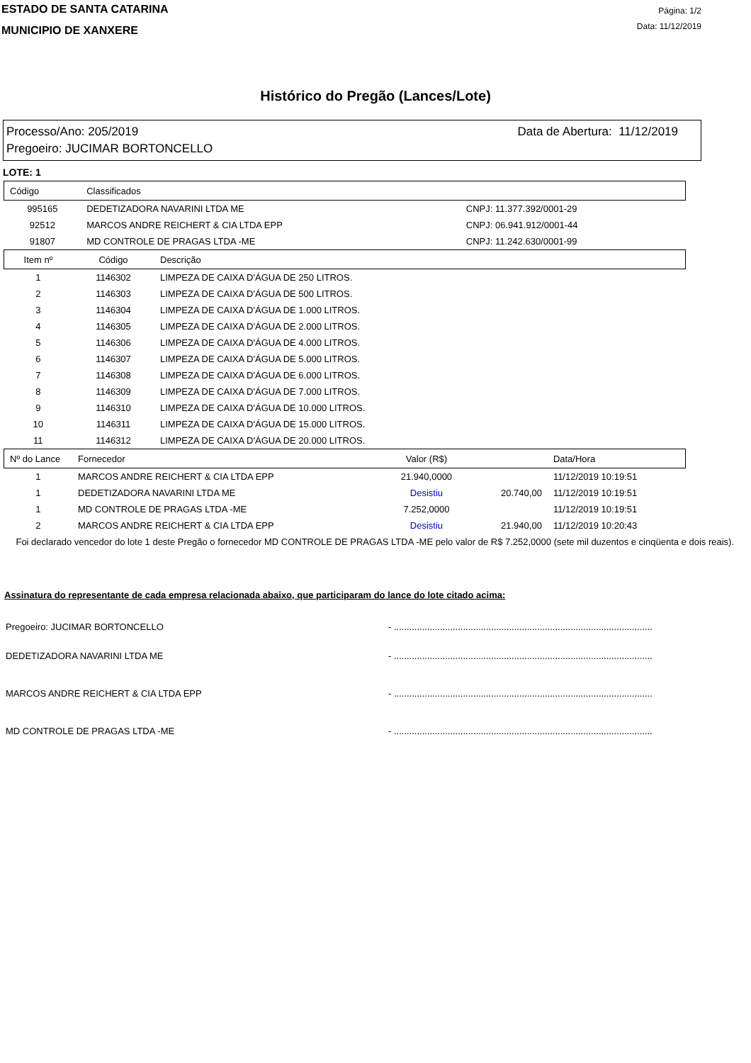ESTADO DE SANTA CATARINA
MUNICIPIO DE XANXERE
Página: 1/2
Data: 11/12/2019
Histórico do Pregão (Lances/Lote)
Processo/Ano: 205/2019 Data de Abertura: 11/12/2019
Pregoeiro: JUCIMAR BORTONCELLO
LOTE: 1
| Código | Classificados | |
| --- | --- | --- |
| 995165 | DEDETIZADORA NAVARINI LTDA ME | CNPJ: 11.377.392/0001-29 |
| 92512 | MARCOS ANDRE REICHERT & CIA LTDA EPP | CNPJ: 06.941.912/0001-44 |
| 91807 | MD CONTROLE DE PRAGAS LTDA -ME | CNPJ: 11.242.630/0001-99 |
| Item nº | Código | Descrição |
| --- | --- | --- |
| 1 | 1146302 | LIMPEZA DE CAIXA D'ÁGUA DE 250 LITROS. |
| 2 | 1146303 | LIMPEZA DE CAIXA D'ÁGUA DE 500 LITROS. |
| 3 | 1146304 | LIMPEZA DE CAIXA D'ÁGUA DE 1.000 LITROS. |
| 4 | 1146305 | LIMPEZA DE CAIXA D'ÁGUA DE 2.000 LITROS. |
| 5 | 1146306 | LIMPEZA DE CAIXA D'ÁGUA DE 4.000 LITROS. |
| 6 | 1146307 | LIMPEZA DE CAIXA D'ÁGUA DE 5.000 LITROS. |
| 7 | 1146308 | LIMPEZA DE CAIXA D'ÁGUA DE 6.000 LITROS. |
| 8 | 1146309 | LIMPEZA DE CAIXA D'ÁGUA DE 7.000 LITROS. |
| 9 | 1146310 | LIMPEZA DE CAIXA D'ÁGUA DE 10.000 LITROS. |
| 10 | 1146311 | LIMPEZA DE CAIXA D'ÁGUA DE 15.000 LITROS. |
| 11 | 1146312 | LIMPEZA DE CAIXA D'ÁGUA DE 20.000 LITROS. |
| Nº do Lance | Fornecedor | Valor (R$) | | Data/Hora |
| --- | --- | --- | --- | --- |
| 1 | MARCOS ANDRE REICHERT & CIA LTDA EPP | 21.940,0000 | | 11/12/2019 10:19:51 |
| 1 | DEDETIZADORA NAVARINI LTDA ME | Desistiu | 20.740,00 | 11/12/2019 10:19:51 |
| 1 | MD CONTROLE DE PRAGAS LTDA -ME | 7.252,0000 | | 11/12/2019 10:19:51 |
| 2 | MARCOS ANDRE REICHERT & CIA LTDA EPP | Desistiu | 21.940,00 | 11/12/2019 10:20:43 |
Foi declarado vencedor do lote 1 deste Pregão o fornecedor MD CONTROLE DE PRAGAS LTDA -ME pelo valor de R$ 7.252,0000 (sete mil duzentos e cinqüenta e dois reais).
Assinatura do representante de cada empresa relacionada abaixo, que participaram do lance do lote citado acima:
Pregoeiro: JUCIMAR BORTONCELLO - .....................................................................................................
DEDETIZADORA NAVARINI LTDA ME - .....................................................................................................
MARCOS ANDRE REICHERT & CIA LTDA EPP - .....................................................................................................
MD CONTROLE DE PRAGAS LTDA -ME - .....................................................................................................